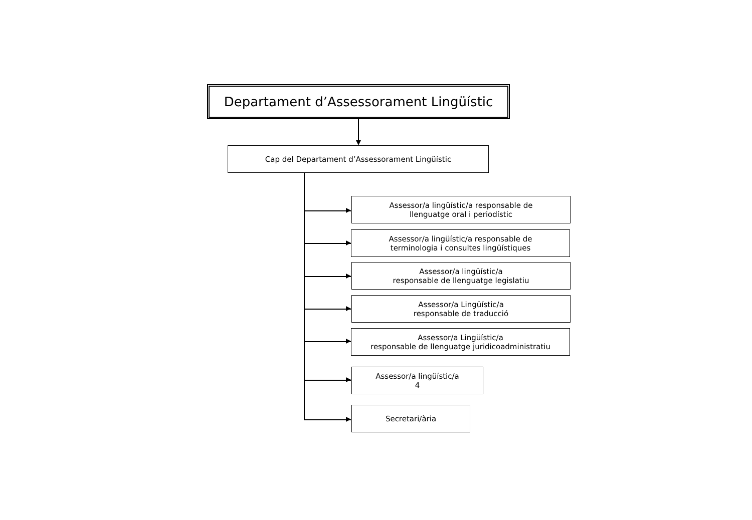Departament d’Assessorament Lingüístic
Cap del Departament d’Assessorament Lingüístic
Assessor/a lingüístic/a responsable de
llenguatge oral i periodístic
Assessor/a lingüístic/a responsable de
terminologia i consultes lingüístiques
Assessor/a lingüístic/a
responsable de llenguatge legislatiu
Assessor/a Lingüístic/a
responsable de traducció
Assessor/a Lingüístic/a
responsable de llenguatge juridicoadministratiu
Assessor/a lingüístic/a
4
Secretari/ària